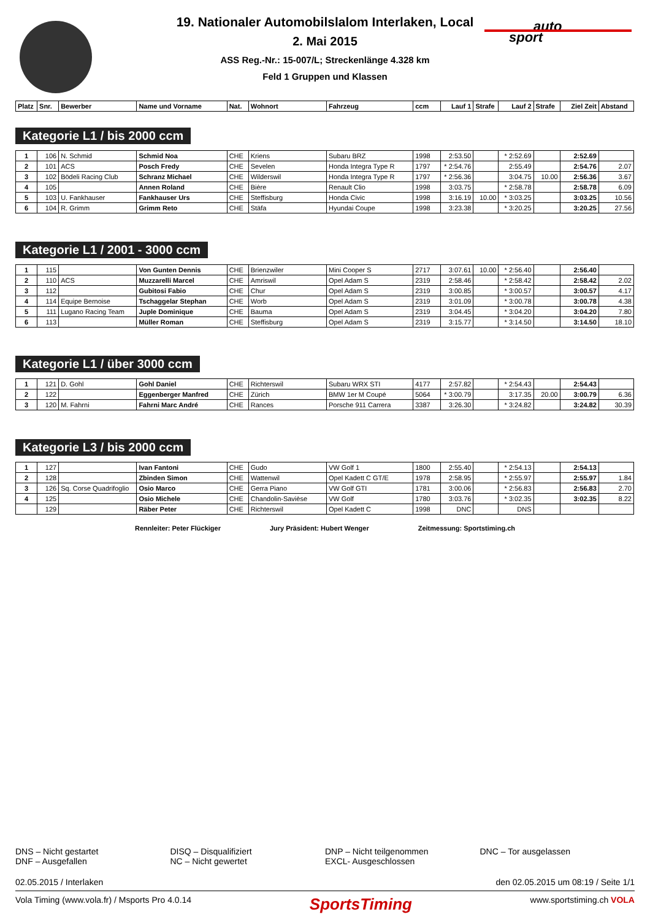auto
sport
19. Nationaler Automobilslalom Interlaken, Local
2. Mai 2015
ASS Reg.-Nr.: 15-007/L; Streckenlänge 4.328 km
Feld 1 Gruppen und Klassen
| Platz | Snr. | Bewerber | Name und Vorname | Nat. | Wohnort | Fahrzeug | ccm | Lauf 1 | Strafe | Lauf 2 | Strafe | Ziel Zeit | Abstand |
| --- | --- | --- | --- | --- | --- | --- | --- | --- | --- | --- | --- | --- | --- |
Kategorie L1 / bis 2000 ccm
| 1 | 106 | N. Schmid | Schmid Noa | CHE | Kriens | Subaru BRZ | 1998 | 2:53.50 | | * 2:52.69 | | 2:52.69 | |
| 2 | 101 | ACS | Posch Fredy | CHE | Sevelen | Honda Integra Type R | 1797 | * 2:54.76 | | 2:55.49 | | 2:54.76 | 2.07 |
| 3 | 102 | Bödeli Racing Club | Schranz Michael | CHE | Wilderswil | Honda Integra Type R | 1797 | * 2:56.36 | | 3:04.75 | 10.00 | 2:56.36 | 3.67 |
| 4 | 105 | | Annen Roland | CHE | Bière | Renault Clio | 1998 | 3:03.75 | | * 2:58.78 | | 2:58.78 | 6.09 |
| 5 | 103 | U. Fankhauser | Fankhauser Urs | CHE | Steffisburg | Honda Civic | 1998 | 3:16.19 | 10.00 | * 3:03.25 | | 3:03.25 | 10.56 |
| 6 | 104 | R. Grimm | Grimm Reto | CHE | Stäfa | Hyundai Coupe | 1998 | 3:23.38 | | * 3:20.25 | | 3:20.25 | 27.56 |
Kategorie L1 / 2001 - 3000 ccm
| 1 | 115 | | Von Gunten Dennis | CHE | Brienzwiler | Mini Cooper S | 2717 | 3:07.61 | 10.00 | * 2:56.40 | | 2:56.40 | |
| 2 | 110 | ACS | Muzzarelli Marcel | CHE | Amriswil | Opel Adam S | 2319 | 2:58.46 | | * 2:58.42 | | 2:58.42 | 2.02 |
| 3 | 112 | | Gubitosi Fabio | CHE | Chur | Opel Adam S | 2319 | 3:00.85 | | * 3:00.57 | | 3:00.57 | 4.17 |
| 4 | 114 | Equipe Bernoise | Tschaggelar Stephan | CHE | Worb | Opel Adam S | 2319 | 3:01.09 | | * 3:00.78 | | 3:00.78 | 4.38 |
| 5 | 111 | Lugano Racing Team | Juple Dominique | CHE | Bauma | Opel Adam S | 2319 | 3:04.45 | | * 3:04.20 | | 3:04.20 | 7.80 |
| 6 | 113 | | Müller Roman | CHE | Steffisburg | Opel Adam S | 2319 | 3:15.77 | | * 3:14.50 | | 3:14.50 | 18.10 |
Kategorie L1 / über 3000 ccm
| 1 | 121 | D. Gohl | Gohl Daniel | CHE | Richterswil | Subaru WRX STI | 4177 | 2:57.82 | | * 2:54.43 | | 2:54.43 | |
| 2 | 122 | | Eggenberger Manfred | CHE | Zürich | BMW 1er M Coupé | 5064 | * 3:00.79 | | 3:17.35 | 20.00 | 3:00.79 | 6.36 |
| 3 | 120 | M. Fahrni | Fahrni Marc André | CHE | Rances | Porsche 911 Carrera | 3387 | 3:26.30 | | * 3:24.82 | | 3:24.82 | 30.39 |
Kategorie L3 / bis 2000 ccm
| 1 | 127 | | Ivan Fantoni | CHE | Gudo | VW Golf 1 | 1800 | 2:55.40 | | * 2:54.13 | | 2:54.13 | |
| 2 | 128 | | Zbinden Simon | CHE | Wattenwil | Opel Kadett C GT/E | 1978 | 2:58.95 | | * 2:55.97 | | 2:55.97 | 1.84 |
| 3 | 126 | Sq. Corse Quadrifoglio | Osio Marco | CHE | Gerra Piano | VW Golf GTI | 1781 | 3:00.06 | | * 2:56.83 | | 2:56.83 | 2.70 |
| 4 | 125 | | Osio Michele | CHE | Chandolin-Savièse | VW Golf | 1780 | 3:03.76 | | * 3:02.35 | | 3:02.35 | 8.22 |
| | 129 | | Räber Peter | CHE | Richterswil | Opel Kadett C | 1998 | DNC | | DNS | | | |
Rennleiter: Peter Flückiger Jury Präsident: Hubert Wenger Zeitmessung: Sportstiming.ch
DNS – Nicht gestartet
DNF – Ausgefallen
DISQ – Disqualifiziert
NC – Nicht gewertet
DNP – Nicht teilgenommen
EXCL- Ausgeschlossen
DNC – Tor ausgelassen
02.05.2015 / Interlaken den 02.05.2015 um 08:19 / Seite 1/1
Vola Timing (www.vola.fr) / Msports Pro 4.0.14 SportsTiming www.sportstiming.ch VOLA